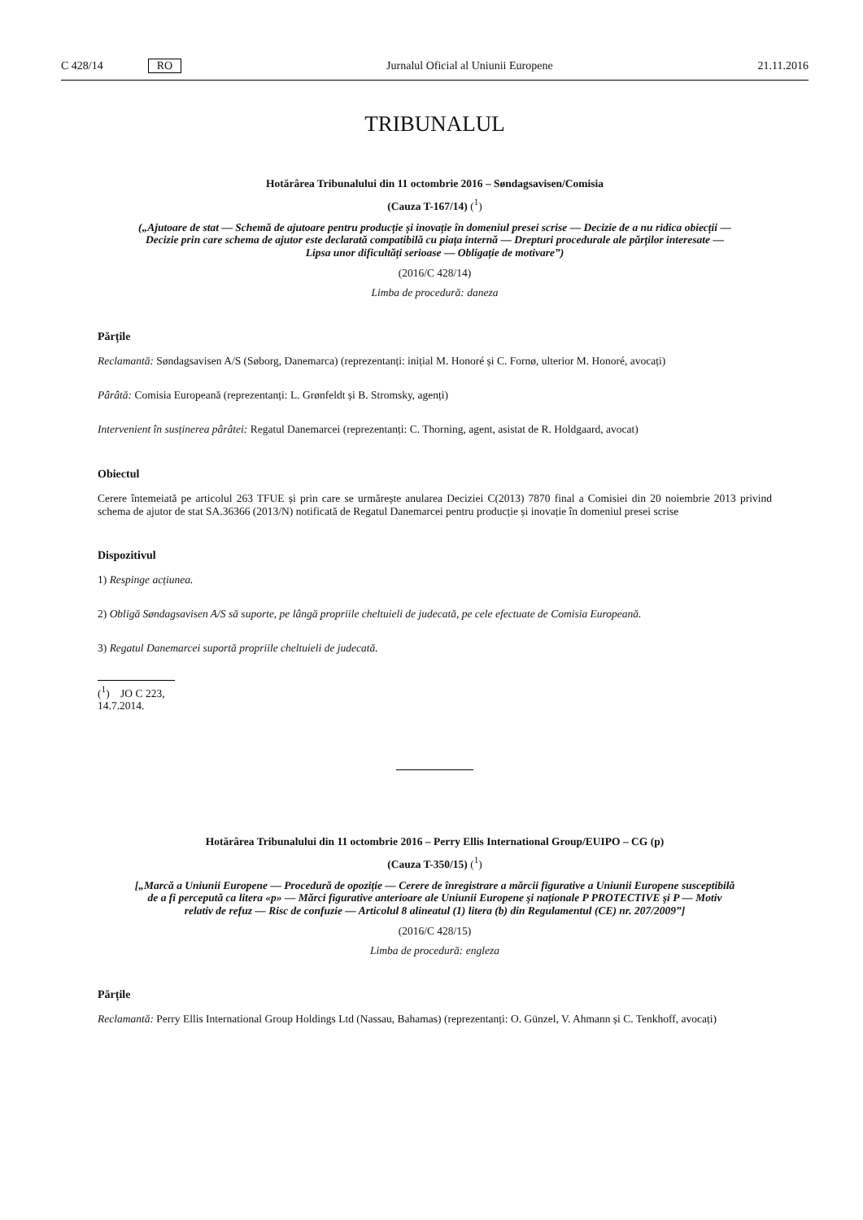C 428/14 RO
Jurnalul Oficial al Uniunii Europene 21.11.2016
TRIBUNALUL
Hotărârea Tribunalului din 11 octombrie 2016 – Søndagsavisen/Comisia
(Cauza T-167/14) (<sup>1</sup>)
(„Ajutoare de stat — Schemă de ajutoare pentru producție și inovație în domeniul presei scrise — Decizie de a nu ridica obiecții — Decizie prin care schema de ajutor este declarată compatibilă cu piața internă — Drepturi procedurale ale părților interesate — Lipsa unor dificultăți serioase — Obligație de motivare”)
(2016/C 428/14)
Limba de procedură: daneza
Părțile
Reclamantă: Søndagsavisen A/S (Søborg, Danemarca) (reprezentanți: inițial M. Honoré și C. Fornø, ulterior M. Honoré, avocați)
Pârâtă: Comisia Europeană (reprezentanți: L. Grønfeldt și B. Stromsky, agenți)
Intervenient în susținerea pârâtei: Regatul Danemarcei (reprezentanți: C. Thorning, agent, asistat de R. Holdgaard, avocat)
Obiectul
Cerere întemeiată pe articolul 263 TFUE și prin care se urmărește anularea Deciziei C(2013) 7870 final a Comisiei din 20 noiembrie 2013 privind schema de ajutor de stat SA.36366 (2013/N) notificată de Regatul Danemarcei pentru producție și inovație în domeniul presei scrise
Dispozitivul
1) Respinge acțiunea.
2) Obligă Søndagsavisen A/S să suporte, pe lângă propriile cheltuieli de judecată, pe cele efectuate de Comisia Europeană.
3) Regatul Danemarcei suportă propriile cheltuieli de judecată.
(<sup>1</sup>) JO C 223, 14.7.2014.
Hotărârea Tribunalului din 11 octombrie 2016 – Perry Ellis International Group/EUIPO – CG (p)
(Cauza T-350/15) (<sup>1</sup>)
[„Marcă a Uniunii Europene — Procedură de opoziție — Cerere de înregistrare a mărcii figurative a Uniunii Europene susceptibilă de a fi percepută ca litera «p» — Mărci figurative anterioare ale Uniunii Europene şi naționale P PROTECTIVE şi P — Motiv relativ de refuz — Risc de confuzie — Articolul 8 alineatul (1) litera (b) din Regulamentul (CE) nr. 207/2009”]
(2016/C 428/15)
Limba de procedură: engleza
Părțile
Reclamantă: Perry Ellis International Group Holdings Ltd (Nassau, Bahamas) (reprezentanți: O. Günzel, V. Ahmann și C. Tenkhoff, avocați)